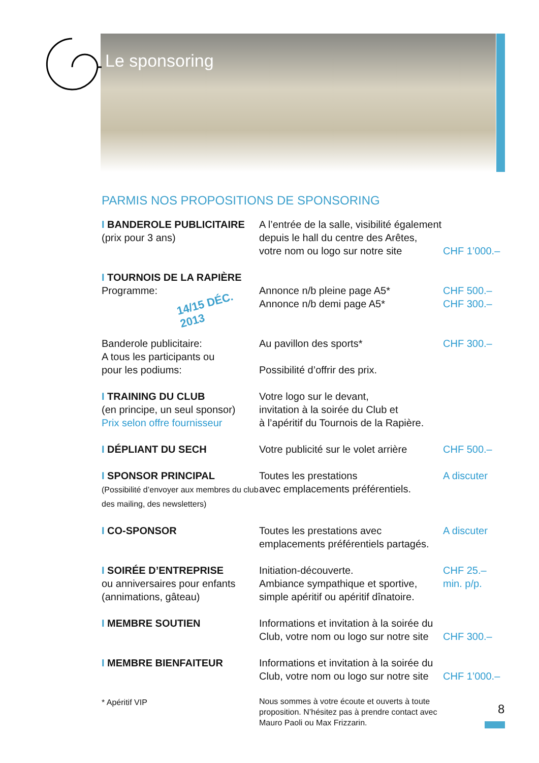Le sponsoring
PARMIS NOS PROPOSITIONS DE SPONSORING
| I BANDEROLE PUBLICITAIRE (prix pour 3 ans) | A l’entrée de la salle, visibilité également depuis le hall du centre des Arêtes, votre nom ou logo sur notre site | CHF 1’000.– |
| I TOURNOIS DE LA RAPIÈRE Programme: 14/15 DÉC. 2013 | Annonce n/b pleine page A5* Annonce n/b demi page A5* | CHF 500.– CHF 300.– |
| Banderole publicitaire: A tous les participants ou pour les podiums: | Au pavillon des sports* Possibilité d’offrir des prix. | CHF 300.– |
| I TRAINING DU CLUB (en principe, un seul sponsor) Prix selon offre fournisseur | Votre logo sur le devant, invitation à la soirée du Club et à l’apéritif du Tournois de la Rapière. | |
| I DÉPLIANT DU SECH | Votre publicité sur le volet arrière | CHF 500.– |
| I SPONSOR PRINCIPAL (Possibilité d’envoyer aux membres du club des mailing, des newsletters) | Toutes les prestations avec emplacements préférentiels. | A discuter |
| I CO-SPONSOR | Toutes les prestations avec emplacements préférentiels partagés. | A discuter |
| I SOIRÉE D’ENTREPRISE ou anniversaires pour enfants (annimations, gâteau) | Initiation-découverte. Ambiance sympathique et sportive, simple apéritif ou apéritif dînatoire. | CHF 25.– min. p/p. |
| I MEMBRE SOUTIEN | Informations et invitation à la soirée du Club, votre nom ou logo sur notre site | CHF 300.– |
| I MEMBRE BIENFAITEUR | Informations et invitation à la soirée du Club, votre nom ou logo sur notre site | CHF 1’000.– |
| * Apéritif VIP | Nous sommes à votre écoute et ouverts à toute proposition. N’hésitez pas à prendre contact avec Mauro Paoli ou Max Frizzarin. | |
8